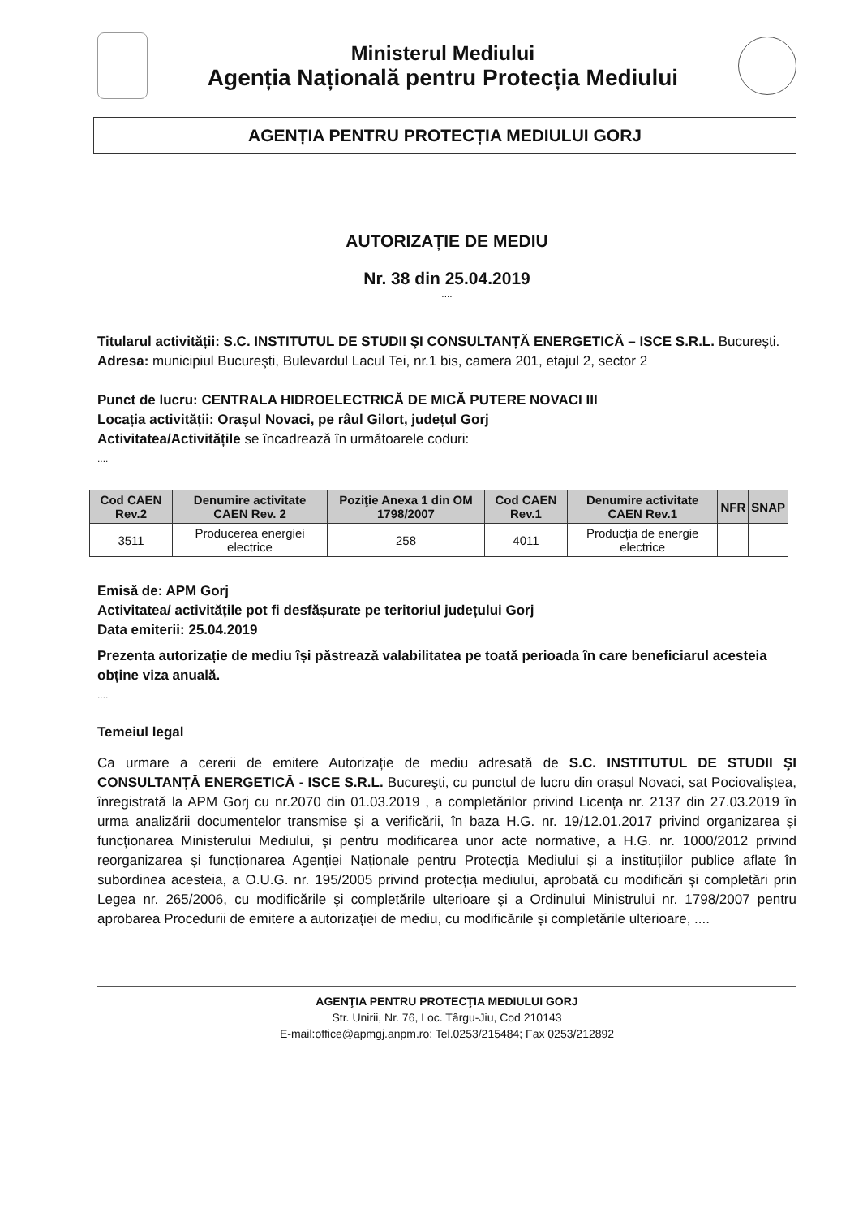Ministerul Mediului
Agenția Națională pentru Protecția Mediului
AGENȚIA PENTRU PROTECȚIA MEDIULUI GORJ
AUTORIZAȚIE DE MEDIU
Nr. 38 din 25.04.2019
....
Titularul activității: S.C. INSTITUTUL DE STUDII ŞI CONSULTANȚĂ ENERGETICĂ – ISCE S.R.L. Bucureşti.
Adresa: municipiul Bucureşti, Bulevardul Lacul Tei, nr.1 bis, camera 201, etajul 2, sector 2
Punct de lucru: CENTRALA HIDROELECTRICĂ DE MICĂ PUTERE NOVACI III
Locația activității: Orașul Novaci, pe râul Gilort, județul Gorj
Activitatea/Activitățile se încadrează în următoarele coduri:
....
| Cod CAEN Rev.2 | Denumire activitate CAEN Rev. 2 | Poziţie Anexa 1 din OM 1798/2007 | Cod CAEN Rev.1 | Denumire activitate CAEN Rev.1 | NFR | SNAP |
| --- | --- | --- | --- | --- | --- | --- |
| 3511 | Producerea energiei electrice | 258 | 4011 | Producția de energie electrice | | |
Emisă de: APM Gorj
Activitatea/ activitățile pot fi desfășurate pe teritoriul județului Gorj
Data emiterii: 25.04.2019
Prezenta autorizație de mediu își păstrează valabilitatea pe toată perioada în care beneficiarul acesteia obține viza anuală.
....
Temeiul legal
Ca urmare a cererii de emitere Autorizație de mediu adresată de S.C. INSTITUTUL DE STUDII ŞI CONSULTANȚĂ ENERGETICĂ - ISCE S.R.L. Bucureşti, cu punctul de lucru din orașul Novaci, sat Pociovaliștea, înregistrată la APM Gorj cu nr.2070 din 01.03.2019 , a completărilor privind Licența nr. 2137 din 27.03.2019 în urma analizării documentelor transmise şi a verificării, în baza H.G. nr. 19/12.01.2017 privind organizarea și funcționarea Ministerului Mediului, și pentru modificarea unor acte normative, a H.G. nr. 1000/2012 privind reorganizarea și funcționarea Agenției Naționale pentru Protecția Mediului și a instituțiilor publice aflate în subordinea acesteia, a O.U.G. nr. 195/2005 privind protecția mediului, aprobată cu modificări și completări prin Legea nr. 265/2006, cu modificările şi completările ulterioare şi a Ordinului Ministrului nr. 1798/2007 pentru aprobarea Procedurii de emitere a autorizației de mediu, cu modificările și completările ulterioare, ....
AGENŢIA PENTRU PROTECŢIA MEDIULUI GORJ
Str. Unirii, Nr. 76, Loc. Târgu-Jiu, Cod 210143
E-mail:office@apmgj.anpm.ro; Tel.0253/215484; Fax 0253/212892